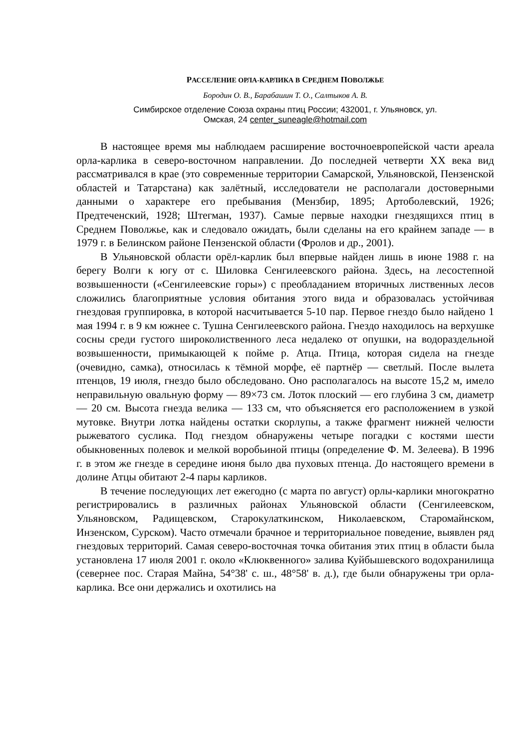РАССЕЛЕНИЕ ОРЛА-КАРЛИКА В СРЕДНЕМ ПОВОЛЖЬЕ
Бородин О. В., Барабашин Т. О., Салтыков А. В.
Симбирское отделение Союза охраны птиц России; 432001, г. Ульяновск, ул.
Омская, 24 center_suneagle@hotmail.com
В настоящее время мы наблюдаем расширение восточноевропейской части ареала орла-карлика в северо-восточном направлении. До последней четверти XX века вид рассматривался в крае (это современные территории Самарской, Ульяновской, Пензенской областей и Татарстана) как залётный, исследователи не располагали достоверными данными о характере его пребывания (Мензбир, 1895; Артоболевский, 1926; Предтеченский, 1928; Штегман, 1937). Самые первые находки гнездящихся птиц в Среднем Поволжье, как и следовало ожидать, были сделаны на его крайнем западе — в 1979 г. в Белинском районе Пензенской области (Фролов и др., 2001).
В Ульяновской области орёл-карлик был впервые найден лишь в июне 1988 г. на берегу Волги к югу от с. Шиловка Сенгилеевского района. Здесь, на лесостепной возвышенности («Сенгилеевские горы») с преобладанием вторичных лиственных лесов сложились благоприятные условия обитания этого вида и образовалась устойчивая гнездовая группировка, в которой насчитывается 5-10 пар. Первое гнездо было найдено 1 мая 1994 г. в 9 км южнее с. Тушна Сенгилеевского района. Гнездо находилось на верхушке сосны среди густого широколиственного леса недалеко от опушки, на водораздельной возвышенности, примыкающей к пойме р. Атца. Птица, которая сидела на гнезде (очевидно, самка), относилась к тёмной морфе, её партнёр — светлый. После вылета птенцов, 19 июля, гнездо было обследовано. Оно располагалось на высоте 15,2 м, имело неправильную овальную форму — 89×73 см. Лоток плоский — его глубина 3 см, диаметр — 20 см. Высота гнезда велика — 133 см, что объясняется его расположением в узкой мутовке. Внутри лотка найдены остатки скорлупы, а также фрагмент нижней челюсти рыжеватого суслика. Под гнездом обнаружены четыре погадки с костями шести обыкновенных полевок и мелкой воробьиной птицы (определение Ф. М. Зелеева). В 1996 г. в этом же гнезде в середине июня было два пуховых птенца. До настоящего времени в долине Атцы обитают 2-4 пары карликов.
В течение последующих лет ежегодно (с марта по август) орлы-карлики многократно регистрировались в различных районах Ульяновской области (Сенгилеевском, Ульяновском, Радищевском, Старокулаткинском, Николаевском, Старомайнском, Инзенском, Сурском). Часто отмечали брачное и территориальное поведение, выявлен ряд гнездовых территорий. Самая северо-восточная точка обитания этих птиц в области была установлена 17 июля 2001 г. около «Клюквенного» залива Куйбышевского водохранилища (севернее пос. Старая Майна, 54°38' с. ш., 48°58' в. д.), где были обнаружены три орла-карлика. Все они держались и охотились на